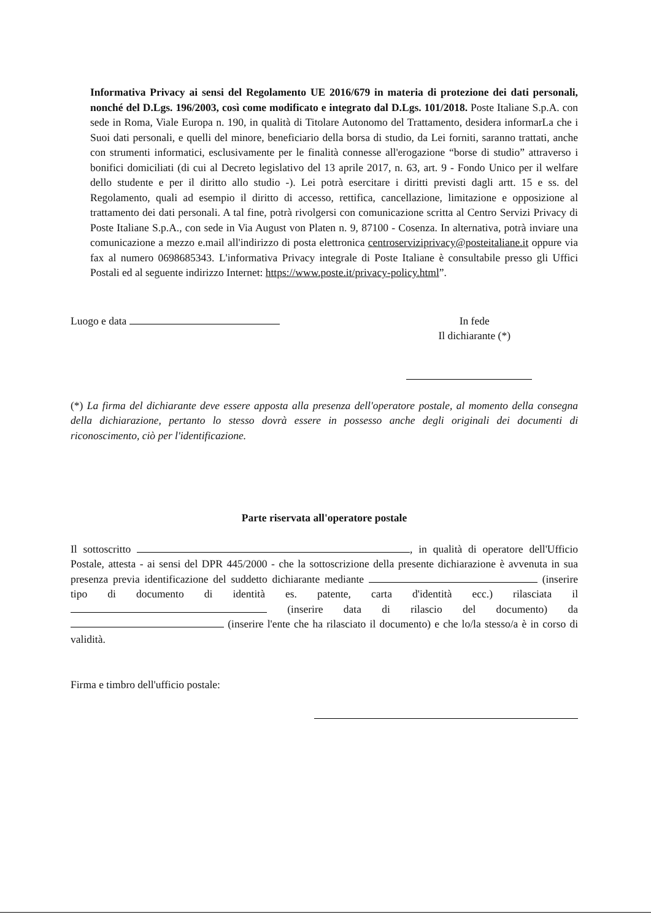Informativa Privacy ai sensi del Regolamento UE 2016/679 in materia di protezione dei dati personali, nonché del D.Lgs. 196/2003, così come modificato e integrato dal D.Lgs. 101/2018. Poste Italiane S.p.A. con sede in Roma, Viale Europa n. 190, in qualità di Titolare Autonomo del Trattamento, desidera informarLa che i Suoi dati personali, e quelli del minore, beneficiario della borsa di studio, da Lei forniti, saranno trattati, anche con strumenti informatici, esclusivamente per le finalità connesse all'erogazione “borse di studio” attraverso i bonifici domiciliati (di cui al Decreto legislativo del 13 aprile 2017, n. 63, art. 9 - Fondo Unico per il welfare dello studente e per il diritto allo studio -). Lei potrà esercitare i diritti previsti dagli artt. 15 e ss. del Regolamento, quali ad esempio il diritto di accesso, rettifica, cancellazione, limitazione e opposizione al trattamento dei dati personali. A tal fine, potrà rivolgersi con comunicazione scritta al Centro Servizi Privacy di Poste Italiane S.p.A., con sede in Via August von Platen n. 9, 87100 - Cosenza. In alternativa, potrà inviare una comunicazione a mezzo e.mail all'indirizzo di posta elettronica centroserviziprivacy@posteitaliane.it oppure via fax al numero 0698685343. L'informativa Privacy integrale di Poste Italiane è consultabile presso gli Uffici Postali ed al seguente indirizzo Internet: https://www.poste.it/privacy-policy.html”.
Luogo e data In fede
Il dichiarante (*)
(*) La firma del dichiarante deve essere apposta alla presenza dell'operatore postale, al momento della consegna della dichiarazione, pertanto lo stesso dovrà essere in possesso anche degli originali dei documenti di riconoscimento, ciò per l'identificazione.
Parte riservata all'operatore postale
Il sottoscritto , in qualità di operatore dell'Ufficio Postale, attesta - ai sensi del DPR 445/2000 - che la sottoscrizione della presente dichiarazione è avvenuta in sua presenza previa identificazione del suddetto dichiarante mediante (inserire tipo di documento di identità es. patente, carta d'identità ecc.) rilasciata il (inserire data di rilascio del documento) da (inserire l'ente che ha rilasciato il documento) e che lo/la stesso/a è in corso di validità.
Firma e timbro dell'ufficio postale: